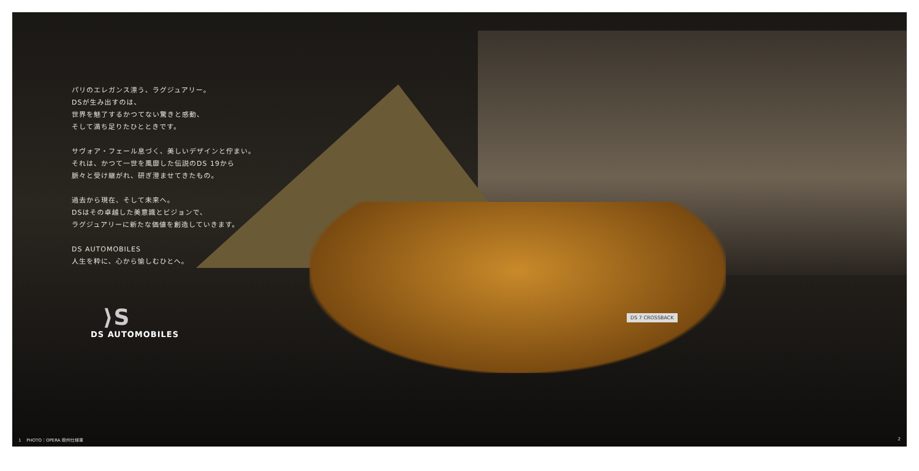DS 7 CROSSBACK
パリのエレガンス漂う、ラグジュアリー。
DSが生み出すのは、
世界を魅了するかつてない驚きと感動、
そして満ち足りたひとときです。
サヴォア・フェール息づく、美しいデザインと佇まい。
それは、かつて一世を風靡した伝説のDS 19から
脈々と受け継がれ、研ぎ澄ませてきたもの。
過去から現在、そして未来へ。
DSはその卓越した美意識とビジョンで、
ラグジュアリーに新たな価値を創造していきます。
DS AUTOMOBILES
人生を粋に、心から愉しむひとへ。
⟩S
DS AUTOMOBILES
1 PHOTO：OPERA 欧州仕様車 2